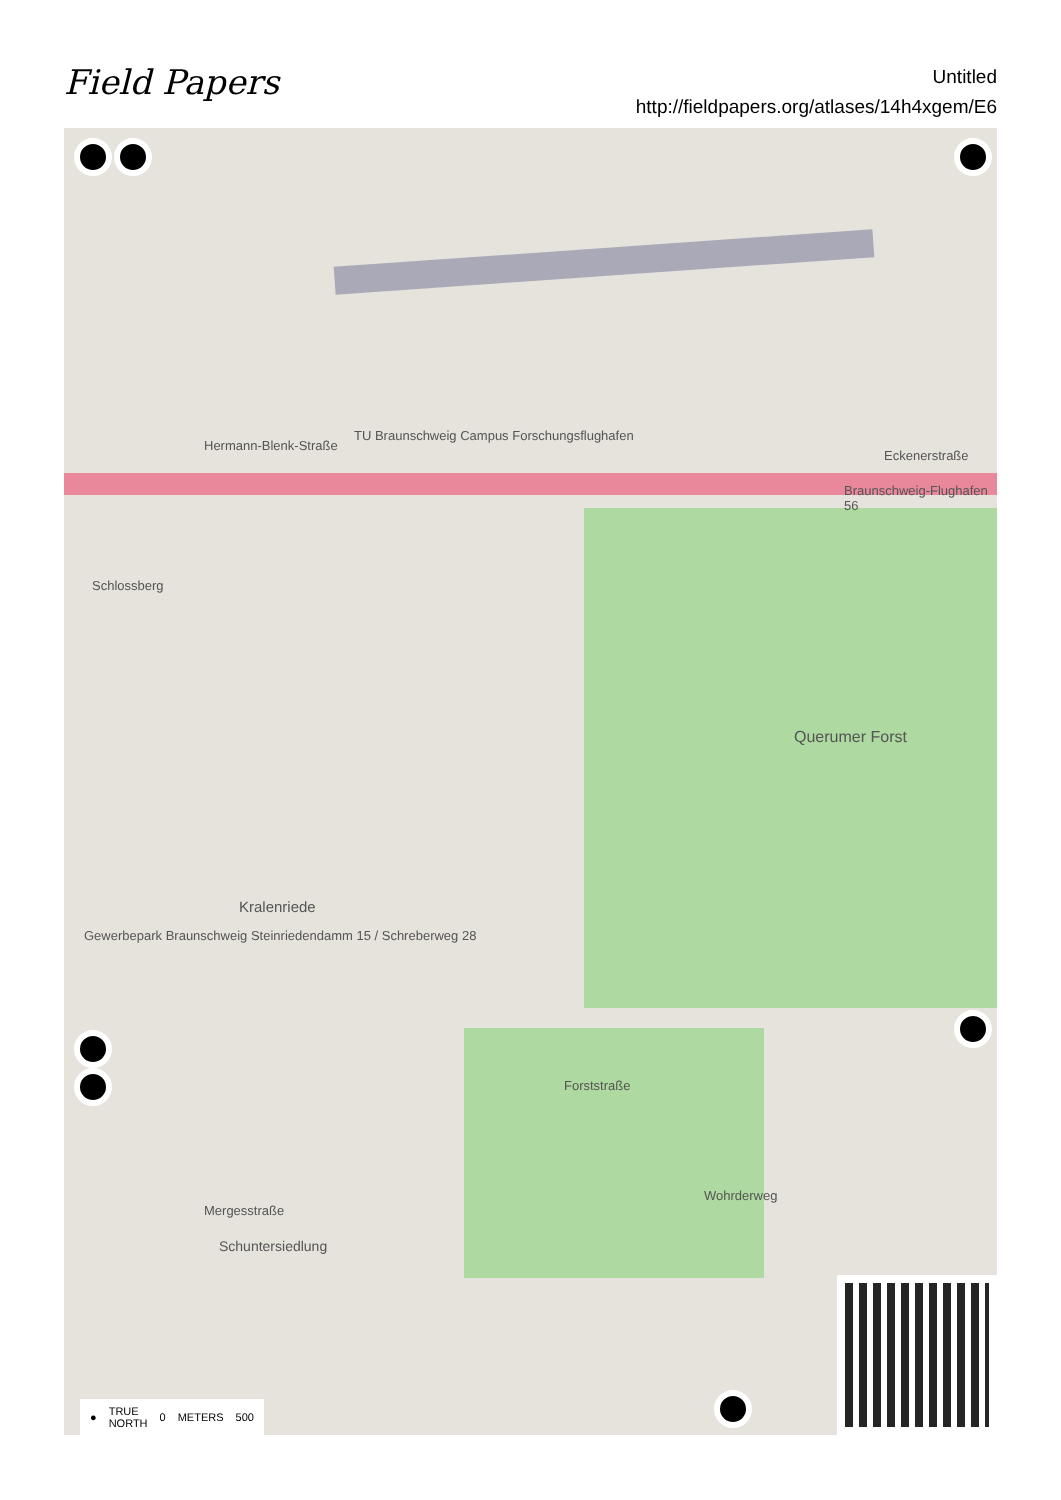Field Papers
Untitled
http://fieldpapers.org/atlases/14h4xgem/E6
Hermann-Blenk-Straße
TU Braunschweig Campus Forschungsflughafen
Braunschweig-Flughafen 56
Eckenerstraße
Querumer Forst
Schlossberg
Kralenriede
Gewerbepark Braunschweig Steinriedendamm 15 / Schreberweg 28
Schuntersiedlung
Forststraße
Wohrderweg
Mergesstraße
● TRUE
NORTH 0 METERS 500